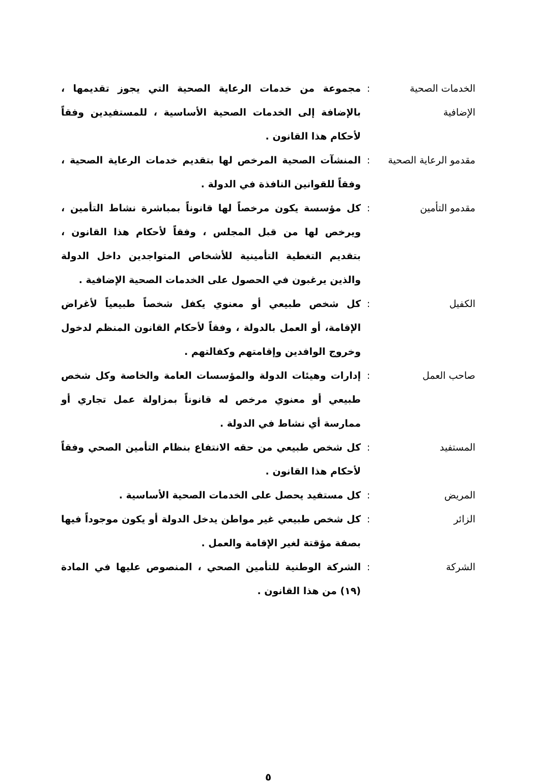الخدمات الصحية الإضافية
: مجموعة من خدمات الرعاية الصحية التي يجوز تقديمها ، بالإضافة إلى الخدمات الصحية الأساسية ، للمستفيدين وفقاً لأحكام هذا القانون .
مقدمو الرعاية الصحية
: المنشآت الصحية المرخص لها بتقديم خدمات الرعاية الصحية ، وفقاً للقوانين النافذة في الدولة .
مقدمو التأمين : كل مؤسسة يكون مرخصاً لها قانوناً بمباشرة نشاط التأمين ، ويرخص لها من قبل المجلس ، وفقاً لأحكام هذا القانون ، بتقديم التغطية التأمينية للأشخاص المتواجدين داخل الدولة والذين يرغبون في الحصول على الخدمات الصحية الإضافية .
الكفيل : كل شخص طبيعي أو معنوي يكفل شخصاً طبيعياً لأغراض الإقامة، أو العمل بالدولة ، وفقاً لأحكام القانون المنظم لدخول وخروج الوافدين وإقامتهم وكفالتهم .
صاحب العمل : إدارات وهيئات الدولة والمؤسسات العامة والخاصة وكل شخص طبيعي أو معنوي مرخص له قانوناً بمزاولة عمل تجاري أو ممارسة أي نشاط في الدولة .
المستفيد : كل شخص طبيعي من حقه الانتفاع بنظام التأمين الصحي وفقاً لأحكام هذا القانون .
المريض : كل مستفيد يحصل على الخدمات الصحية الأساسية .
الزائر : كل شخص طبيعي غير مواطن يدخل الدولة أو يكون موجوداً فيها بصفة مؤقتة لغير الإقامة والعمل .
الشركة : الشركة الوطنية للتأمين الصحي ، المنصوص عليها في المادة (١٩) من هذا القانون .
٥